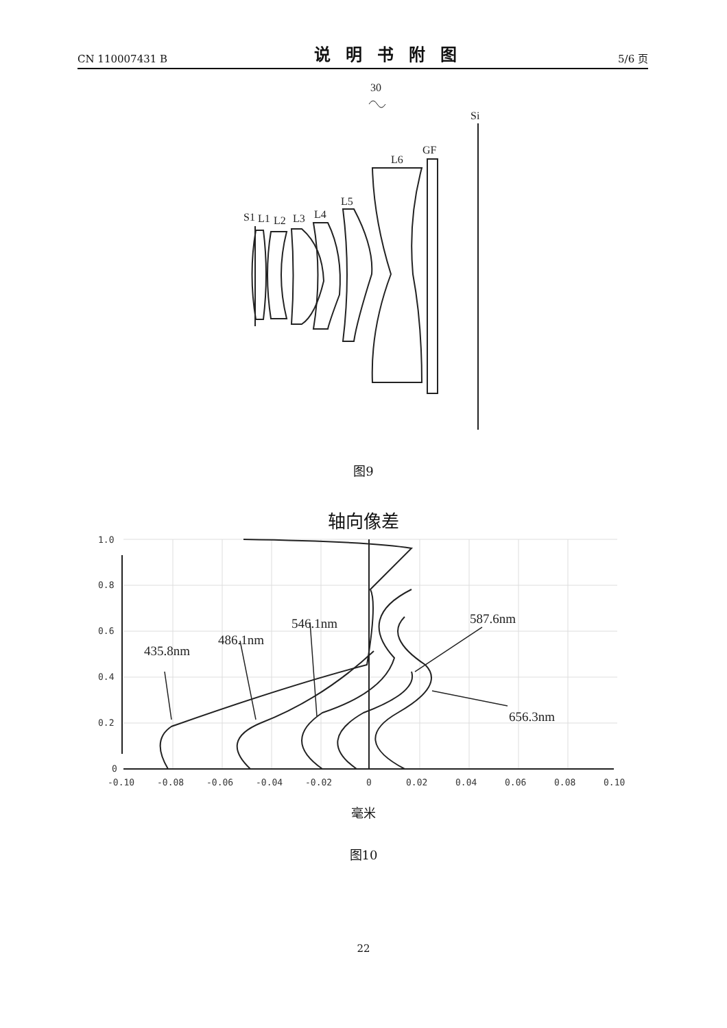CN 110007431 B 说明书附图 5/6 页
30
Si
GF
L6
L5
L4
L3
L2
S1
L1
图9
轴向像差
435.8nm
486.1nm
546.1nm
587.6nm
656.3nm
1.0
0.8
0.6
0.4
0.2
0
-0.10
-0.08
-0.06
-0.04
-0.02
0
0.02
0.04
0.06
0.08
0.10
毫米
图10
22